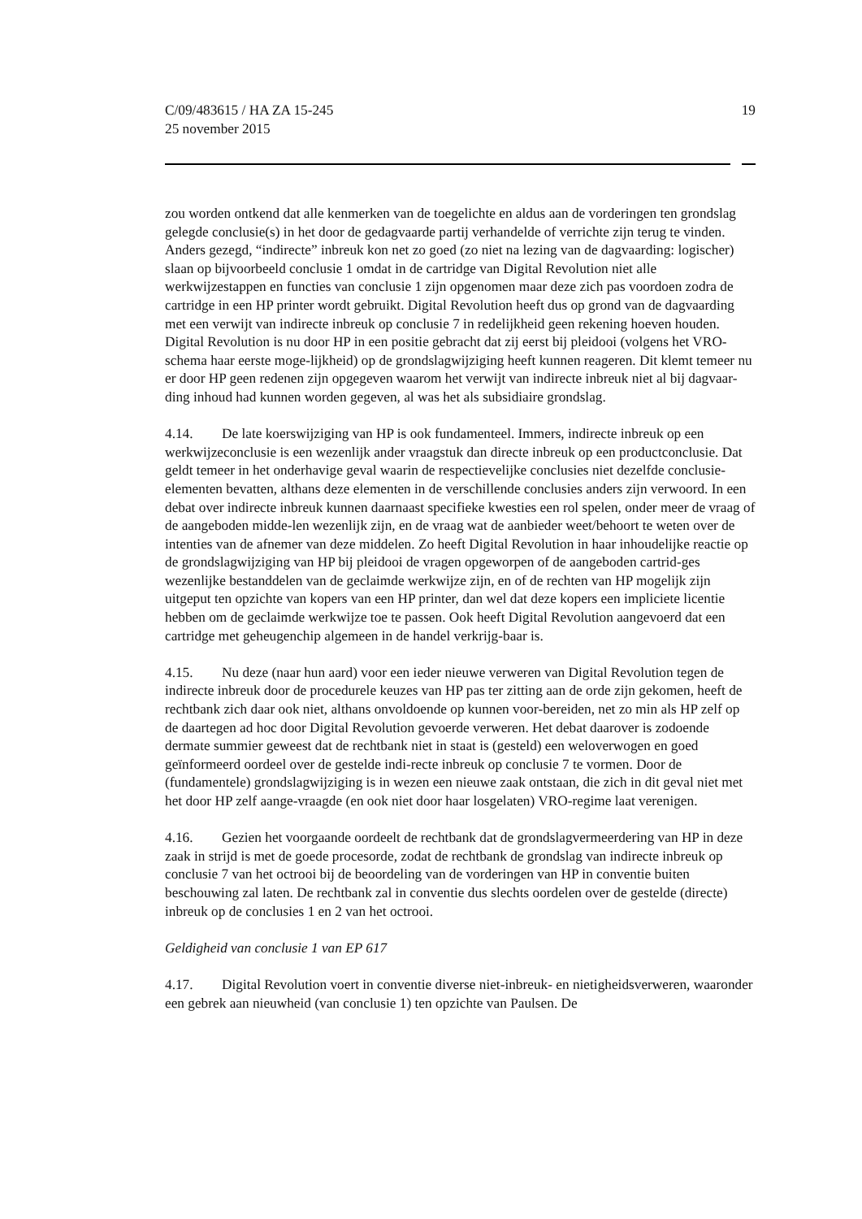19 C/09/483615 / HA ZA 15-245
25 november 2015
zou worden ontkend dat alle kenmerken van de toegelichte en aldus aan de vorderingen ten grondslag gelegde conclusie(s) in het door de gedagvaarde partij verhandelde of verrichte zijn terug te vinden. Anders gezegd, “indirecte” inbreuk kon net zo goed (zo niet na lezing van de dagvaarding: logischer) slaan op bijvoorbeeld conclusie 1 omdat in de cartridge van Digital Revolution niet alle werkwijzestappen en functies van conclusie 1 zijn opgenomen maar deze zich pas voordoen zodra de cartridge in een HP printer wordt gebruikt. Digital Revolution heeft dus op grond van de dagvaarding met een verwijt van indirecte inbreuk op conclusie 7 in redelijkheid geen rekening hoeven houden. Digital Revolution is nu door HP in een positie gebracht dat zij eerst bij pleidooi (volgens het VRO-schema haar eerste moge-lijkheid) op de grondslagwijziging heeft kunnen reageren. Dit klemt temeer nu er door HP geen redenen zijn opgegeven waarom het verwijt van indirecte inbreuk niet al bij dagvaar-ding inhoud had kunnen worden gegeven, al was het als subsidiaire grondslag.
4.14. De late koerswijziging van HP is ook fundamenteel. Immers, indirecte inbreuk op een werkwijzeconclusie is een wezenlijk ander vraagstuk dan directe inbreuk op een productconclusie. Dat geldt temeer in het onderhavige geval waarin de respectievelijke conclusies niet dezelfde conclusie-elementen bevatten, althans deze elementen in de verschillende conclusies anders zijn verwoord. In een debat over indirecte inbreuk kunnen daarnaast specifieke kwesties een rol spelen, onder meer de vraag of de aangeboden midde-len wezenlijk zijn, en de vraag wat de aanbieder weet/behoort te weten over de intenties van de afnemer van deze middelen. Zo heeft Digital Revolution in haar inhoudelijke reactie op de grondslagwijziging van HP bij pleidooi de vragen opgeworpen of de aangeboden cartrid-ges wezenlijke bestanddelen van de geclaimde werkwijze zijn, en of de rechten van HP mogelijk zijn uitgeput ten opzichte van kopers van een HP printer, dan wel dat deze kopers een impliciete licentie hebben om de geclaimde werkwijze toe te passen. Ook heeft Digital Revolution aangevoerd dat een cartridge met geheugenchip algemeen in de handel verkrijg-baar is.
4.15. Nu deze (naar hun aard) voor een ieder nieuwe verweren van Digital Revolution tegen de indirecte inbreuk door de procedurele keuzes van HP pas ter zitting aan de orde zijn gekomen, heeft de rechtbank zich daar ook niet, althans onvoldoende op kunnen voor-bereiden, net zo min als HP zelf op de daartegen ad hoc door Digital Revolution gevoerde verweren. Het debat daarover is zodoende dermate summier geweest dat de rechtbank niet in staat is (gesteld) een weloverwogen en goed geïnformeerd oordeel over de gestelde indi-recte inbreuk op conclusie 7 te vormen. Door de (fundamentele) grondslagwijziging is in wezen een nieuwe zaak ontstaan, die zich in dit geval niet met het door HP zelf aange-vraagde (en ook niet door haar losgelaten) VRO-regime laat verenigen.
4.16. Gezien het voorgaande oordeelt de rechtbank dat de grondslagvermeerdering van HP in deze zaak in strijd is met de goede procesorde, zodat de rechtbank de grondslag van indirecte inbreuk op conclusie 7 van het octrooi bij de beoordeling van de vorderingen van HP in conventie buiten beschouwing zal laten. De rechtbank zal in conventie dus slechts oordelen over de gestelde (directe) inbreuk op de conclusies 1 en 2 van het octrooi.
Geldigheid van conclusie 1 van EP 617
4.17. Digital Revolution voert in conventie diverse niet-inbreuk- en nietigheidsverweren, waaronder een gebrek aan nieuwheid (van conclusie 1) ten opzichte van Paulsen. De